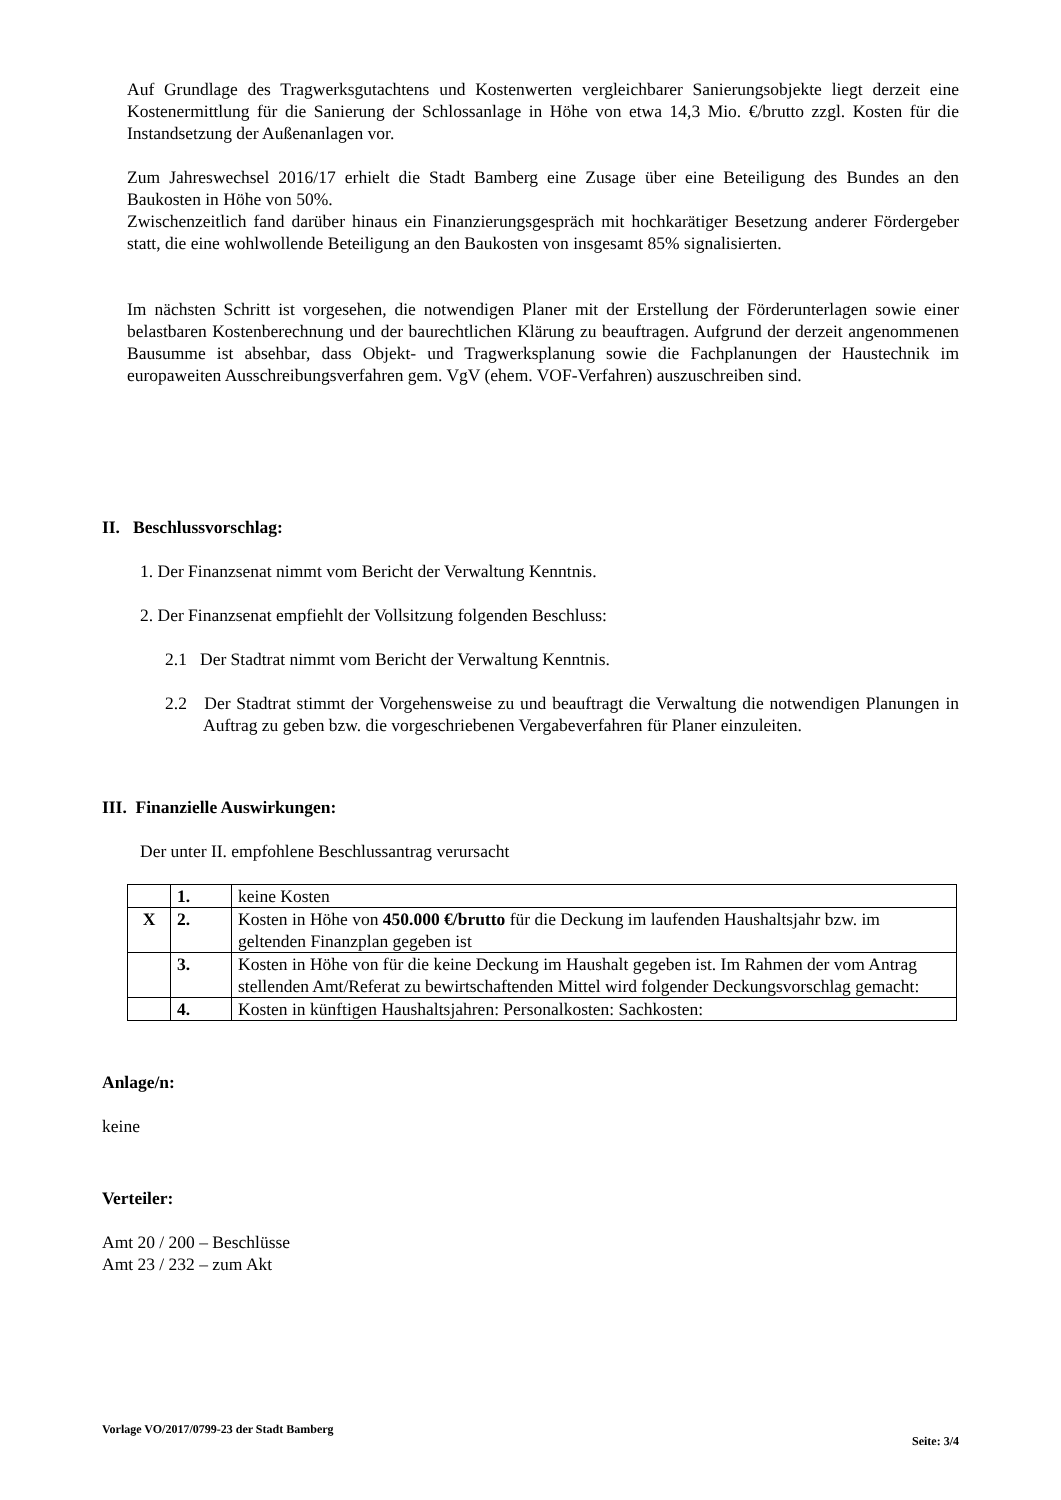Auf Grundlage des Tragwerksgutachtens und Kostenwerten vergleichbarer Sanierungsobjekte liegt der­zeit eine Kostenermittlung für die Sanierung der Schlossanlage in Höhe von etwa 14,3 Mio. €/brutto zzgl. Kosten für die Instandsetzung der Außenanlagen vor.
Zum Jahreswechsel 2016/17 erhielt die Stadt Bamberg eine Zusage über eine Beteiligung des Bundes an den Baukosten in Höhe von 50%.
Zwischenzeitlich fand darüber hinaus ein Finanzierungsgespräch mit hochkarätiger Besetzung anderer Fördergeber statt, die eine wohlwollende Beteiligung an den Baukosten von insgesamt 85% signalisier­ten.
Im nächsten Schritt ist vorgesehen, die notwendigen Planer mit der Erstellung der Förderunterlagen sowie einer belastbaren Kostenberechnung und der baurechtlichen Klärung zu beauftragen. Aufgrund der der­zeit angenommenen Bausumme ist absehbar, dass Objekt- und Tragwerksplanung sowie die Fachplanun­gen der Haustechnik im europaweiten Ausschreibungsverfahren gem. VgV (ehem. VOF-Verfahren) aus­zuschreiben sind.
II. Beschlussvorschlag:
1. Der Finanzsenat nimmt vom Bericht der Verwaltung Kenntnis.
2. Der Finanzsenat empfiehlt der Vollsitzung folgenden Beschluss:
2.1 Der Stadtrat nimmt vom Bericht der Verwaltung Kenntnis.
2.2 Der Stadtrat stimmt der Vorgehensweise zu und beauftragt die Verwaltung die notwendigen Planungen in Auftrag zu geben bzw. die vorgeschriebenen Vergabeverfahren für Planer einzu­leiten.
III. Finanzielle Auswirkungen:
Der unter II. empfohlene Beschlussantrag verursacht
| | 1. | keine Kosten |
| X | 2. | Kosten in Höhe von 450.000 €/brutto für die Deckung im laufenden Haushaltsjahr bzw. im geltenden Finanzplan gegeben ist |
| | 3. | Kosten in Höhe von für die keine Deckung im Haushalt gegeben ist. Im Rahmen der vom Antrag stellenden Amt/Referat zu bewirtschaftenden Mittel wird folgender Deckungs­vorschlag gemacht: |
| | 4. | Kosten in künftigen Haushaltsjahren: Personalkosten: Sachkosten: |
Anlage/n:
keine
Verteiler:
Amt 20 / 200 – Beschlüsse
Amt 23 / 232 – zum Akt
Vorlage VO/2017/0799-23 der Stadt Bamberg Seite: 3/4